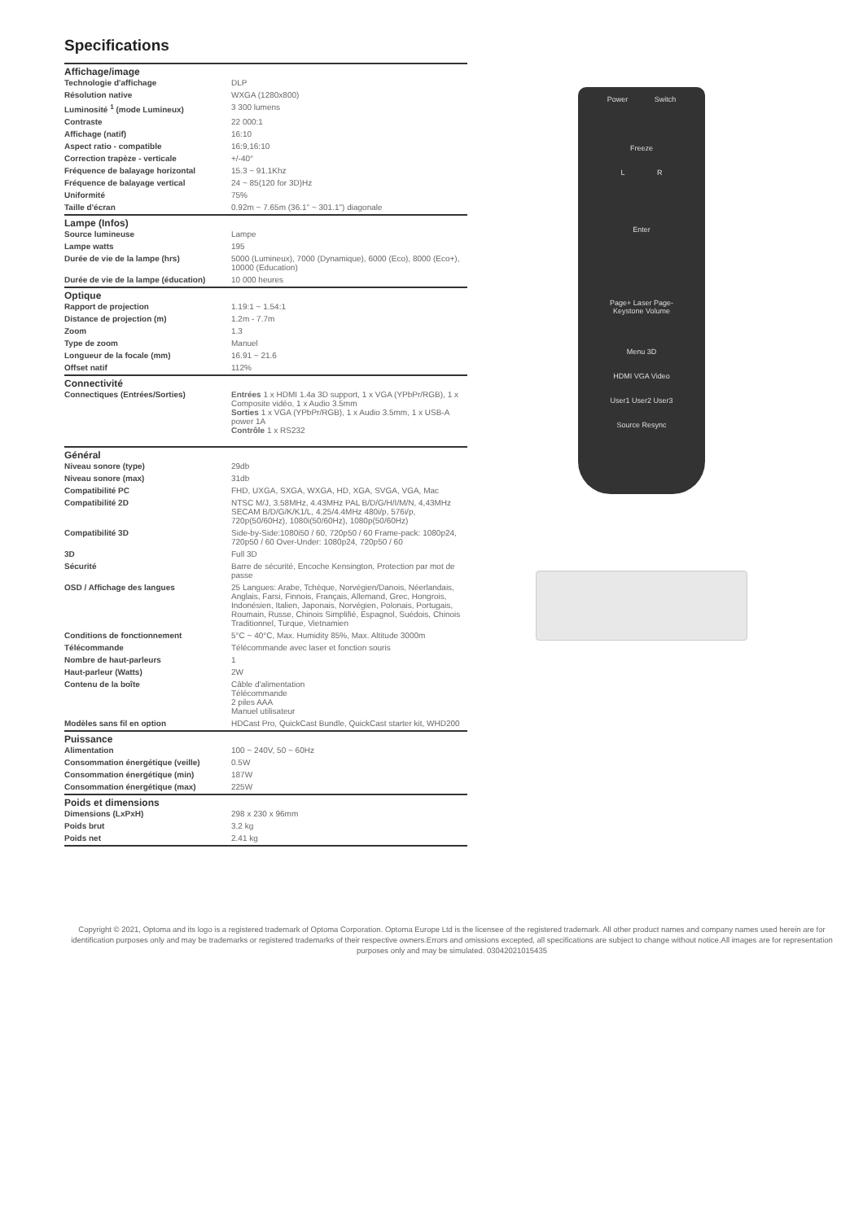Specifications
| Affichage/image | |
| --- | --- |
| Technologie d'affichage | DLP |
| Résolution native | WXGA (1280x800) |
| Luminosité <sup>1</sup> (mode Lumineux) | 3 300 lumens |
| Contraste | 22 000:1 |
| Affichage (natif) | 16:10 |
| Aspect ratio - compatible | 16:9,16:10 |
| Correction trapèze - verticale | +/-40° |
| Fréquence de balayage horizontal | 15.3 ~ 91.1Khz |
| Fréquence de balayage vertical | 24 ~ 85(120 for 3D)Hz |
| Uniformité | 75% |
| Taille d'écran | 0.92m ~ 7.65m (36.1" ~ 301.1") diagonale |
| Lampe (Infos) | |
| Source lumineuse | Lampe |
| Lampe watts | 195 |
| Durée de vie de la lampe (hrs) | 5000 (Lumineux), 7000 (Dynamique), 6000 (Eco), 8000 (Eco+), 10000 (Education) |
| Durée de vie de la lampe (éducation) | 10 000 heures |
| Optique | |
| Rapport de projection | 1.19:1 ~ 1.54:1 |
| Distance de projection (m) | 1.2m - 7.7m |
| Zoom | 1.3 |
| Type de zoom | Manuel |
| Longueur de la focale (mm) | 16.91 ~ 21.6 |
| Offset natif | 112% |
| Connectivité | |
| Connectiques (Entrées/Sorties) | Entrées 1 x HDMI 1.4a 3D support, 1 x VGA (YPbPr/RGB), 1 x Composite vidéo, 1 x Audio 3.5mm Sorties 1 x VGA (YPbPr/RGB), 1 x Audio 3.5mm, 1 x USB-A power 1A Contrôle 1 x RS232 |
| Général | |
| Niveau sonore (type) | 29db |
| Niveau sonore (max) | 31db |
| Compatibilité PC | FHD, UXGA, SXGA, WXGA, HD, XGA, SVGA, VGA, Mac |
| Compatibilité 2D | NTSC M/J, 3.58MHz, 4.43MHz PAL B/D/G/H/I/M/N, 4,43MHz SECAM B/D/G/K/K1/L, 4.25/4.4MHz 480i/p, 576i/p, 720p(50/60Hz), 1080i(50/60Hz), 1080p(50/60Hz) |
| Compatibilité 3D | Side-by-Side:1080i50 / 60, 720p50 / 60 Frame-pack: 1080p24, 720p50 / 60 Over-Under: 1080p24, 720p50 / 60 |
| 3D | Full 3D |
| Sécurité | Barre de sécurité, Encoche Kensington, Protection par mot de passe |
| OSD / Affichage des langues | 25 Langues: Arabe, Tchèque, Norvégien/Danois, Néerlandais, Anglais, Farsi, Finnois, Français, Allemand, Grec, Hongrois, Indonésien, Italien, Japonais, Norvégien, Polonais, Portugais, Roumain, Russe, Chinois Simplifié, Espagnol, Suédois, Chinois Traditionnel, Turque, Vietnamien |
| Conditions de fonctionnement | 5°C ~ 40°C, Max. Humidity 85%, Max. Altitude 3000m |
| Télécommande | Télécommande avec laser et fonction souris |
| Nombre de haut-parleurs | 1 |
| Haut-parleur (Watts) | 2W |
| Contenu de la boîte | Câble d'alimentation Télécommande 2 piles AAA Manuel utilisateur |
| Modèles sans fil en option | HDCast Pro, QuickCast Bundle, QuickCast starter kit, WHD200 |
| Puissance | |
| Alimentation | 100 ~ 240V, 50 ~ 60Hz |
| Consommation énergétique (veille) | 0.5W |
| Consommation énergétique (min) | 187W |
| Consommation énergétique (max) | 225W |
| Poids et dimensions | |
| Dimensions (LxPxH) | 298 x 230 x 96mm |
| Poids brut | 3.2 kg |
| Poids net | 2.41 kg |
Power Switch
Freeze
L R
Enter
Page+ Laser Page-
Keystone Volume
Menu 3D
HDMI VGA Video
User1 User2 User3
Source Resync
Copyright © 2021, Optoma and its logo is a registered trademark of Optoma Corporation. Optoma Europe Ltd is the licensee of the registered trademark. All other product names and company names used herein are for identification purposes only and may be trademarks or registered trademarks of their respective owners.Errors and omissions excepted, all specifications are subject to change without notice.All images are for representation purposes only and may be simulated. 03042021015435